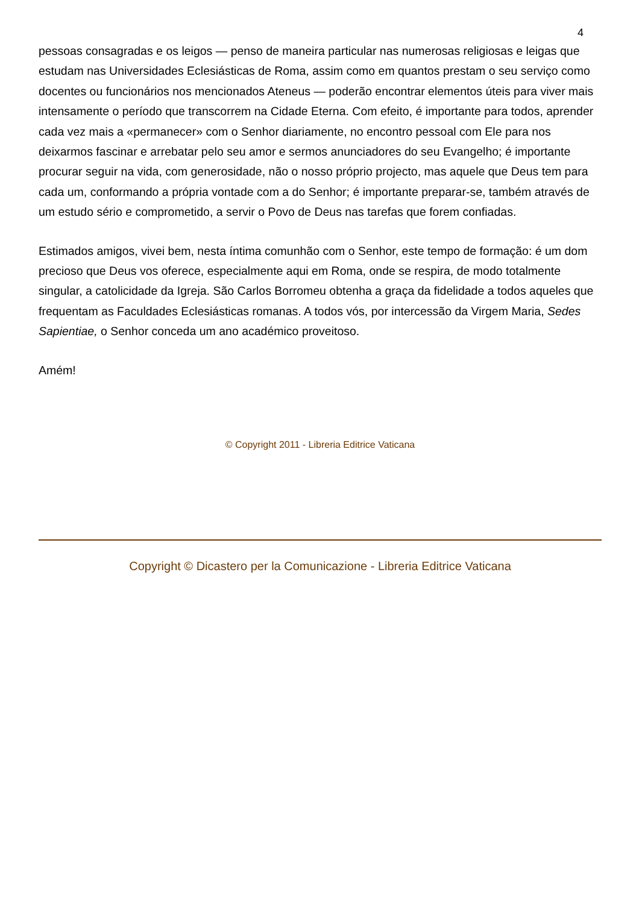4
pessoas consagradas e os leigos — penso de maneira particular nas numerosas religiosas e leigas que estudam nas Universidades Eclesiásticas de Roma, assim como em quantos prestam o seu serviço como docentes ou funcionários nos mencionados Ateneus — poderão encontrar elementos úteis para viver mais intensamente o período que transcorrem na Cidade Eterna. Com efeito, é importante para todos, aprender cada vez mais a «permanecer» com o Senhor diariamente, no encontro pessoal com Ele para nos deixarmos fascinar e arrebatar pelo seu amor e sermos anunciadores do seu Evangelho; é importante procurar seguir na vida, com generosidade, não o nosso próprio projecto, mas aquele que Deus tem para cada um, conformando a própria vontade com a do Senhor; é importante preparar-se, também através de um estudo sério e comprometido, a servir o Povo de Deus nas tarefas que forem confiadas.
Estimados amigos, vivei bem, nesta íntima comunhão com o Senhor, este tempo de formação: é um dom precioso que Deus vos oferece, especialmente aqui em Roma, onde se respira, de modo totalmente singular, a catolicidade da Igreja. São Carlos Borromeu obtenha a graça da fidelidade a todos aqueles que frequentam as Faculdades Eclesiásticas romanas. A todos vós, por intercessão da Virgem Maria, Sedes Sapientiae, o Senhor conceda um ano académico proveitoso.
Amém!
© Copyright 2011 - Libreria Editrice Vaticana
Copyright © Dicastero per la Comunicazione - Libreria Editrice Vaticana